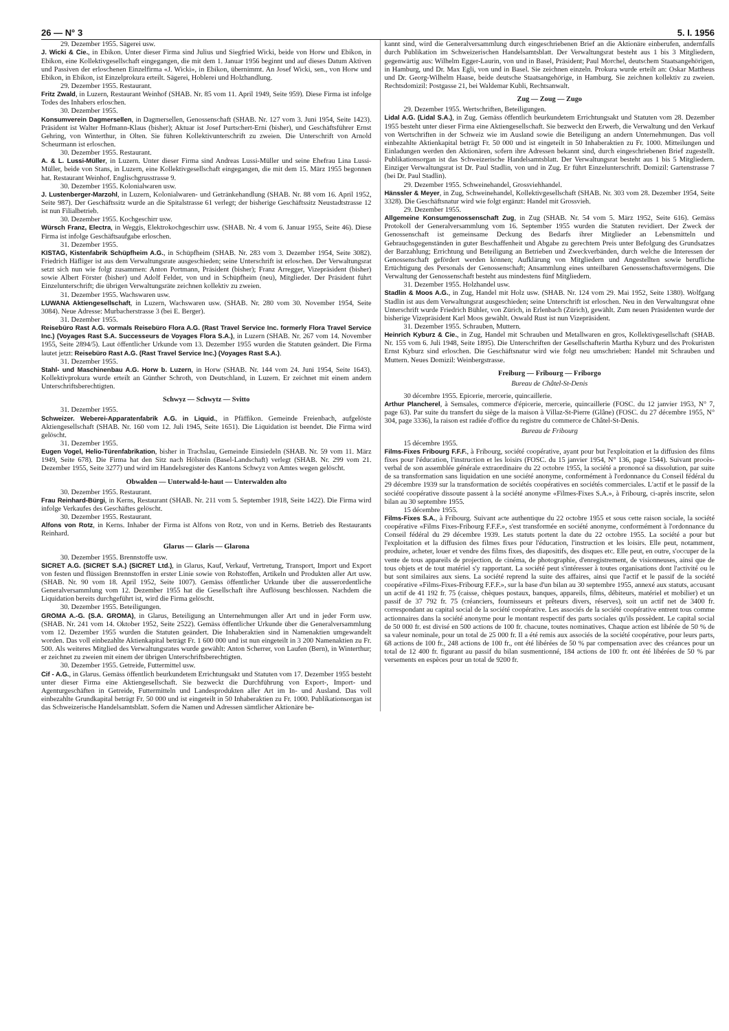26 — N° 3 5. I. 1956
29. Dezember 1955. Sägerei usw.
J. Wicki & Cie., in Ebikon. Unter dieser Firma sind Julius und Siegfried Wicki, beide von Horw und Ebikon, in Ebikon, eine Kollektivgesellschaft eingegangen, die mit dem 1. Januar 1956 beginnt und auf dieses Datum Aktiven und Passiven der erloschenen Einzelfirma «J. Wicki», in Ebikon, übernimmt. An Josef Wicki, sen., von Horw und Ebikon, in Ebikon, ist Einzelprokura erteilt. Sägerei, Hoblerei und Holzhandlung.
29. Dezember 1955. Restaurant.
Fritz Zwald, in Luzern, Restaurant Weinhof (SHAB. Nr. 85 vom 11. April 1949, Seite 959). Diese Firma ist infolge Todes des Inhabers erloschen.
30. Dezember 1955.
Konsumverein Dagmersellen, in Dagmersellen, Genossenschaft (SHAB. Nr. 127 vom 3. Juni 1954, Seite 1423). Präsident ist Walter Hofmann-Klaus (bisher); Aktuar ist Josef Purtschert-Erni (bisher), und Geschäftsführer Ernst Gehring, von Winterthur, in Olten. Sie führen Kollektivunterschrift zu zweien. Die Unterschrift von Arnold Scheurmann ist erloschen.
30. Dezember 1955. Restaurant.
A. & L. Lussi-Müller, in Luzern. Unter dieser Firma sind Andreas Lussi-Müller und seine Ehefrau Lina Lussi-Müller, beide von Stans, in Luzern, eine Kollektivgesellschaft eingegangen, die mit dem 15. März 1955 begonnen hat. Restaurant Weinhof. Englischgrusstrasse 9.
30. Dezember 1955. Kolonialwaren usw.
J. Lustenberger-Marzohl, in Luzern, Kolonialwaren- und Getränkehandlung (SHAB. Nr. 88 vom 16. April 1952, Seite 987). Der Geschäftssitz wurde an die Spitalstrasse 61 verlegt; der bisherige Geschäftssitz Neustadtstrasse 12 ist nun Filialbetrieb.
30. Dezember 1955. Kochgeschirr usw.
Würsch Franz, Electra, in Weggis, Elektrokochgeschirr usw. (SHAB. Nr. 4 vom 6. Januar 1955, Seite 46). Diese Firma ist infolge Geschäftsaufgabe erloschen.
31. Dezember 1955.
KISTAG, Kistenfabrik Schüpfheim A.G., in Schüpfheim (SHAB. Nr. 283 vom 3. Dezember 1954, Seite 3082). Friedrich Häfliger ist aus dem Verwaltungsrate ausgeschieden; seine Unterschrift ist erloschen. Der Verwaltungsrat setzt sich nun wie folgt zusammen: Anton Portmann, Präsident (bisher); Franz Arregger, Vizepräsident (bisher) sowie Albert Förster (bisher) und Adolf Felder, von und in Schüpfheim (neu), Mitglieder. Der Präsident führt Einzelunterschrift; die übrigen Verwaltungsräte zeichnen kollektiv zu zweien.
31. Dezember 1955. Wachswaren usw.
LUWANA Aktiengesellschaft, in Luzern, Wachswaren usw. (SHAB. Nr. 280 vom 30. November 1954, Seite 3084). Neue Adresse: Murbacherstrasse 3 (bei E. Berger).
31. Dezember 1955.
Reisebüro Rast A.G. vormals Reisebüro Flora A.G. (Rast Travel Service Inc. formerly Flora Travel Service Inc.) (Voyages Rast S.A. Successeurs de Voyages Flora S.A.), in Luzern (SHAB. Nr. 267 vom 14. November 1955, Seite 2894/5). Laut öffentlicher Urkunde vom 13. Dezember 1955 wurden die Statuten geändert. Die Firma lautet jetzt: Reisebüro Rast A.G. (Rast Travel Service Inc.) (Voyages Rast S.A.).
31. Dezember 1955.
Stahl- und Maschinenbau A.G. Horw b. Luzern, in Horw (SHAB. Nr. 144 vom 24. Juni 1954, Seite 1643). Kollektivprokura wurde erteilt an Günther Schroth, von Deutschland, in Luzern. Er zeichnet mit einem andern Unterschriftsberechtigten.
Schwyz — Schwytz — Svitto
31. Dezember 1955.
Schweizer. Weberei-Apparatenfabrik A.G. in Liquid., in Pfäffikon. Gemeinde Freienbach, aufgelöste Aktiengesellschaft (SHAB. Nr. 160 vom 12. Juli 1945, Seite 1651). Die Liquidation ist beendet. Die Firma wird gelöscht.
31. Dezember 1955.
Eugen Vogel, Helio-Türenfabrikation, bisher in Trachslau, Gemeinde Einsiedeln (SHAB. Nr. 59 vom 11. März 1949, Seite 678). Die Firma hat den Sitz nach Hölstein (Basel-Landschaft) verlegt (SHAB. Nr. 299 vom 21. Dezember 1955, Seite 3277) und wird im Handelsregister des Kantons Schwyz von Amtes wegen gelöscht.
Obwalden — Unterwald-le-haut — Unterwalden alto
30. Dezember 1955. Restaurant.
Frau Reinhard-Bürgi, in Kerns, Restaurant (SHAB. Nr. 211 vom 5. September 1918, Seite 1422). Die Firma wird infolge Verkaufes des Geschäftes gelöscht.
30. Dezember 1955. Restaurant.
Alfons von Rotz, in Kerns. Inhaber der Firma ist Alfons von Rotz, von und in Kerns. Betrieb des Restaurants Reinhard.
Glarus — Glaris — Glarona
30. Dezember 1955. Brennstoffe usw.
SICRET A.G. (SICRET S.A.) (SICRET Ltd.), in Glarus, Kauf, Verkauf, Vertretung, Transport, Import und Export von festen und flüssigen Brennstoffen in erster Linie sowie von Rohstoffen, Artikeln und Produkten aller Art usw. (SHAB. Nr. 90 vom 18. April 1952, Seite 1007). Gemäss öffentlicher Urkunde über die ausserordentliche Generalversammlung vom 12. Dezember 1955 hat die Gesellschaft ihre Auflösung beschlossen. Nachdem die Liquidation bereits durchgeführt ist, wird die Firma gelöscht.
30. Dezember 1955. Beteiligungen.
GROMA A.-G. (S.A. GROMA), in Glarus, Beteiligung an Unternehmungen aller Art und in jeder Form usw. (SHAB. Nr. 241 vom 14. Oktober 1952, Seite 2522). Gemäss öffentlicher Urkunde über die Generalversammlung vom 12. Dezember 1955 wurden die Statuten geändert. Die Inhaberaktien sind in Namenaktien umgewandelt worden. Das voll einbezahlte Aktienkapital beträgt Fr. 1 600 000 und ist nun eingeteilt in 3 200 Namenaktien zu Fr. 500. Als weiteres Mitglied des Verwaltungsrates wurde gewählt: Anton Scherrer, von Laufen (Bern), in Winterthur; er zeichnet zu zweien mit einem der übrigen Unterschriftsberechtigten.
30. Dezember 1955. Getreide, Futtermittel usw.
Cif - A.G., in Glarus. Gemäss öffentlich beurkundetem Errichtungsakt und Statuten vom 17. Dezember 1955 besteht unter dieser Firma eine Aktiengesellschaft. Sie bezweckt die Durchführung von Export-, Import- und Agenturgeschäften in Getreide, Futtermitteln und Landesprodukten aller Art im In- und Ausland. Das voll einbezahlte Grundkapital beträgt Fr. 50 000 und ist eingeteilt in 50 Inhaberaktien zu Fr. 1000. Publikationsorgan ist das Schweizerische Handelsamtsblatt. Sofern die Namen und Adressen sämtlicher Aktionäre be-
kannt sind, wird die Generalversammlung durch eingeschriebenen Brief an die Aktionäre einberufen, andernfalls durch Publikation im Schweizerischen Handelsamtsblatt. Der Verwaltungsrat besteht aus 1 bis 3 Mitgliedern, gegenwärtig aus: Wilhelm Egger-Laurin, von und in Basel, Präsident; Paul Morchel, deutschem Staatsangehörigen, in Hamburg, und Dr. Max Egli, von und in Basel. Sie zeichnen einzeln. Prokura wurde erteilt an: Oskar Mattheus und Dr. Georg-Wilhelm Haase, beide deutsche Staatsangehörige, in Hamburg. Sie zeichnen kollektiv zu zweien. Rechtsdomizil: Postgasse 21, bei Waldemar Kubli, Rechtsanwalt.
Zug — Zoug — Zugo
29. Dezember 1955. Wertschriften, Beteiligungen.
Lidal A.G. (Lidal S.A.), in Zug. Gemäss öffentlich beurkundetem Errichtungsakt und Statuten vom 28. Dezember 1955 besteht unter dieser Firma eine Aktiengesellschaft. Sie bezweckt den Erwerb, die Verwaltung und den Verkauf von Wertschriften in der Schweiz wie im Ausland sowie die Beteiligung an andern Unternehmungen. Das voll einbezahlte Aktienkapital beträgt Fr. 50 000 und ist eingeteilt in 50 Inhaberaktien zu Fr. 1000. Mitteilungen und Einladungen werden den Aktionären, sofern ihre Adressen bekannt sind, durch eingeschriebenen Brief zugestellt. Publikationsorgan ist das Schweizerische Handelsamtsblatt. Der Verwaltungsrat besteht aus 1 bis 5 Mitgliedern. Einziger Verwaltungsrat ist Dr. Paul Stadlin, von und in Zug. Er führt Einzelunterschrift. Domizil: Gartenstrasse 7 (bei Dr. Paul Stadlin).
29. Dezember 1955. Schweinehandel, Grossviehhandel.
Hänssler & Meyer, in Zug, Schweinehandel, Kollektivgesellschaft (SHAB. Nr. 303 vom 28. Dezember 1954, Seite 3328). Die Geschäftsnatur wird wie folgt ergänzt: Handel mit Grossvieh.
29. Dezember 1955.
Allgemeine Konsumgenossenschaft Zug, in Zug (SHAB. Nr. 54 vom 5. März 1952, Seite 616). Gemäss Protokoll der Generalversammlung vom 16. September 1955 wurden die Statuten revidiert. Der Zweck der Genossenschaft ist gemeinsame Deckung des Bedarfs ihrer Mitglieder an Lebensmitteln und Gebrauchsgegenständen in guter Beschaffenheit und Abgabe zu gerechtem Preis unter Befolgung des Grundsatzes der Barzahlung; Errichtung und Beteiligung an Betrieben und Zweckverbänden, durch welche die Interessen der Genossenschaft gefördert werden können; Aufklärung von Mitgliedern und Angestellten sowie berufliche Ertüchtigung des Personals der Genossenschaft; Ansammlung eines unteilbaren Genossenschaftsvermögens. Die Verwaltung der Genossenschaft besteht aus mindestens fünf Mitgliedern.
31. Dezember 1955. Holzhandel usw.
Stadlin & Moos A.G., in Zug, Handel mit Holz usw. (SHAB. Nr. 124 vom 29. Mai 1952, Seite 1380). Wolfgang Stadlin ist aus dem Verwaltungsrat ausgeschieden; seine Unterschrift ist erloschen. Neu in den Verwaltungsrat ohne Unterschrift wurde Friedrich Bühler, von Zürich, in Erlenbach (Zürich), gewählt. Zum neuen Präsidenten wurde der bisherige Vizepräsident Karl Moos gewählt. Oswald Rust ist nun Vizepräsident.
31. Dezember 1955. Schrauben, Muttern.
Heinrich Kyburz & Cie., in Zug, Handel mit Schrauben und Metallwaren en gros, Kollektivgesellschaft (SHAB. Nr. 155 vom 6. Juli 1948, Seite 1895). Die Unterschriften der Gesellschafterin Martha Kyburz und des Prokuristen Ernst Kyburz sind erloschen. Die Geschäftsnatur wird wie folgt neu umschrieben: Handel mit Schrauben und Muttern. Neues Domizil: Weinbergstrasse.
Freiburg — Fribourg — Friborgo
Bureau de Châtel-St-Denis
30 décembre 1955. Epicerie, mercerie, quincaillerie.
Arthur Plancherel, à Semsales, commerce d'épicerie, mercerie, quincaillerie (FOSC. du 12 janvier 1953, N° 7, page 63). Par suite du transfert du siège de la maison à Villaz-St-Pierre (Glâne) (FOSC. du 27 décembre 1955, N° 304, page 3336), la raison est radiée d'office du registre du commerce de Châtel-St-Denis.
Bureau de Fribourg
15 décembre 1955.
Films-Fixes Fribourg F.F.F., à Fribourg, société coopérative, ayant pour but l'exploitation et la diffusion des films fixes pour l'éducation, l'instruction et les loisirs (FOSC. du 15 janvier 1954, N° 136, page 1544). Suivant procès-verbal de son assemblée générale extraordinaire du 22 octobre 1955, la société a prononcé sa dissolution, par suite de sa transformation sans liquidation en une société anonyme, conformément à l'ordonnance du Conseil fédéral du 29 décembre 1939 sur la transformation de sociétés coopératives en sociétés commerciales. L'actif et le passif de la société coopérative dissoute passent à la société anonyme «Filmes-Fixes S.A.», à Fribourg, ci-après inscrite, selon bilan au 30 septembre 1955.
15 décembre 1955.
Films-Fixes S.A., à Fribourg. Suivant acte authentique du 22 octobre 1955 et sous cette raison sociale, la société coopérative «Films Fixes-Fribourg F.F.F.», s'est transformée en société anonyme, conformément à l'ordonnance du Conseil fédéral du 29 décembre 1939. Les statuts portent la date du 22 octobre 1955. La société a pour but l'exploitation et la diffusion des filmes fixes pour l'éducation, l'instruction et les loisirs. Elle peut, notamment, produire, acheter, louer et vendre des films fixes, des diapositifs, des disques etc. Elle peut, en outre, s'occuper de la vente de tous appareils de projection, de cinéma, de photographie, d'enregistrement, de visionneuses, ainsi que de tous objets et de tout matériel s'y rapportant. La société peut s'intéresser à toutes organisations dont l'activité ou le but sont similaires aux siens. La société reprend la suite des affaires, ainsi que l'actif et le passif de la société coopérative «Films-Fixes-Fribourg F.F.F.», sur la base d'un bilan au 30 septembre 1955, annexé aux statuts, accusant un actif de 41 192 fr. 75 (caisse, chèques postaux, banques, appareils, films, débiteurs, matériel et mobilier) et un passif de 37 792 fr. 75 (créanciers, fournisseurs et prêteurs divers, réserves), soit un actif net de 3400 fr. correspondant au capital social de la société coopérative. Les associés de la société coopérative entrent tous comme actionnaires dans la société anonyme pour le montant respectif des parts sociales qu'ils possèdent. Le capital social de 50 000 fr. est divisé en 500 actions de 100 fr. chacune, toutes nominatives. Chaque action est libérée de 50 % de sa valeur nominale, pour un total de 25 000 fr. Il a été remis aux associés de la société coopérative, pour leurs parts, 68 actions de 100 fr., 248 actions de 100 fr., ont été libérées de 50 % par compensation avec des créances pour un total de 12 400 fr. figurant au passif du bilan susmentionné, 184 actions de 100 fr. ont été libérées de 50 % par versements en espèces pour un total de 9200 fr.